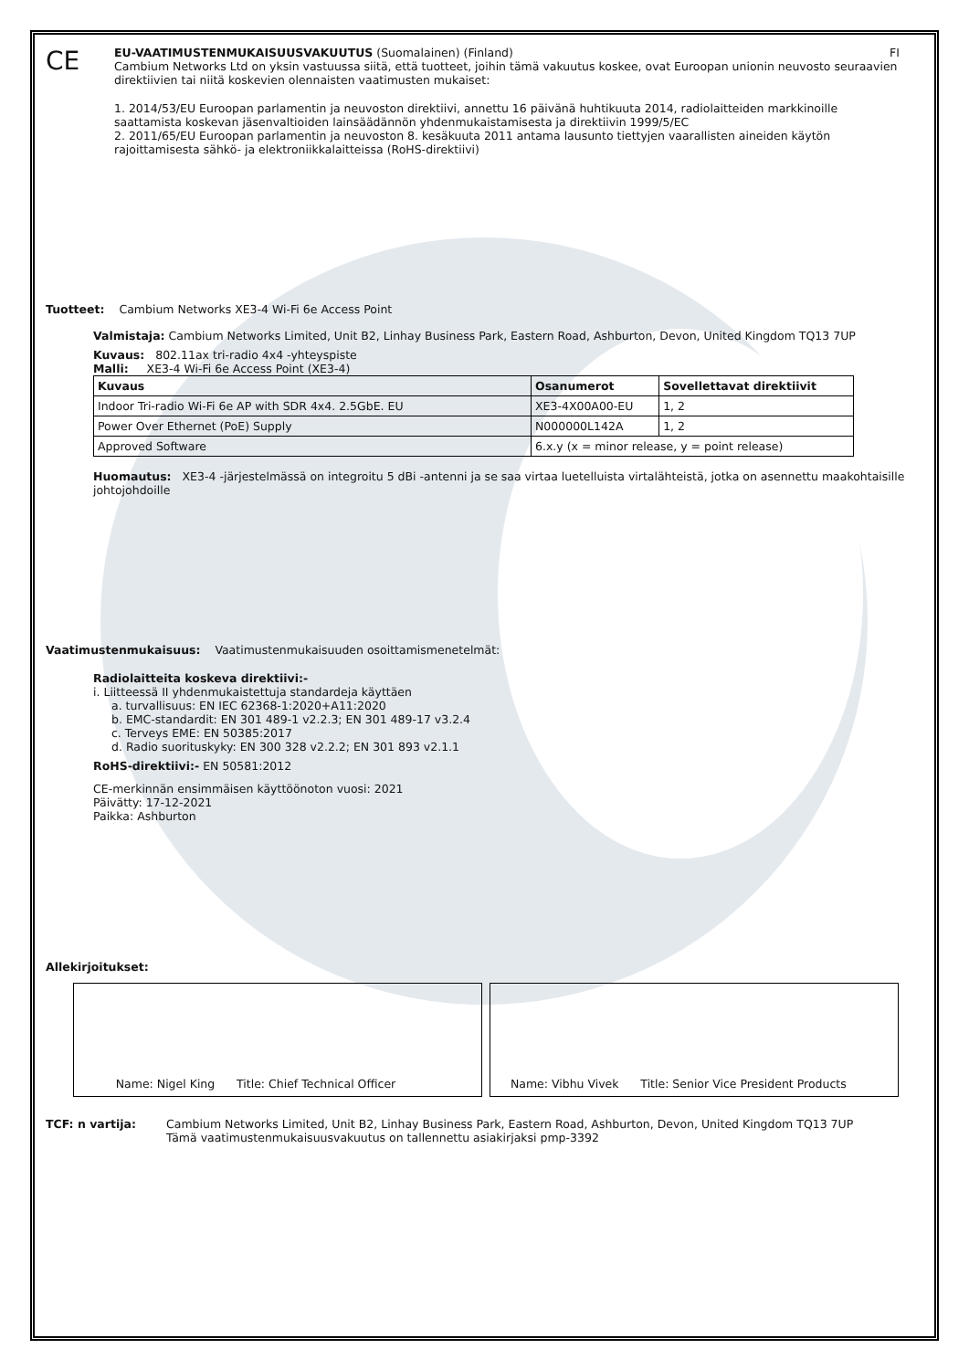CE
EU-VAATIMUSTENMUKAISUUSVAKUUTUS (Suomalainen) (Finland) FI
Cambium Networks Ltd on yksin vastuussa siitä, että tuotteet, joihin tämä vakuutus koskee, ovat Euroopan unionin neuvosto seuraavien direktiivien tai niitä koskevien olennaisten vaatimusten mukaiset:
1. 2014/53/EU Euroopan parlamentin ja neuvoston direktiivi, annettu 16 päivänä huhtikuuta 2014, radiolaitteiden markkinoille saattamista koskevan jäsenvaltioiden lainsäädännön yhdenmukaistamisesta ja direktiivin 1999/5/EC
2. 2011/65/EU Euroopan parlamentin ja neuvoston 8. kesäkuuta 2011 antama lausunto tiettyjen vaarallisten aineiden käytön rajoittamisesta sähkö- ja elektroniikkalaitteissa (RoHS-direktiivi)
Tuotteet: Cambium Networks XE3-4 Wi-Fi 6e Access Point
Valmistaja: Cambium Networks Limited, Unit B2, Linhay Business Park, Eastern Road, Ashburton, Devon, United Kingdom TQ13 7UP
Kuvaus: 802.11ax tri-radio 4x4 -yhteyspiste
Malli: XE3-4 Wi-Fi 6e Access Point (XE3-4)
| Kuvaus | Osanumerot | Sovellettavat direktiivit |
| --- | --- | --- |
| Indoor Tri-radio Wi-Fi 6e AP with SDR 4x4. 2.5GbE. EU | XE3-4X00A00-EU | 1, 2 |
| Power Over Ethernet (PoE) Supply | N000000L142A | 1, 2 |
| Approved Software | 6.x.y (x = minor release, y = point release) | |
Huomautus: XE3-4 -järjestelmässä on integroitu 5 dBi -antenni ja se saa virtaa luetelluista virtalähteistä, jotka on asennettu maakohtaisille johtojohdoille
Vaatimustenmukaisuus: Vaatimustenmukaisuuden osoittamismenetelmät:
Radiolaitteita koskeva direktiivi:-
i. Liitteessä II yhdenmukaistettuja standardeja käyttäen
a. turvallisuus: EN IEC 62368-1:2020+A11:2020
b. EMC-standardit: EN 301 489-1 v2.2.3; EN 301 489-17 v3.2.4
c. Terveys EME: EN 50385:2017
d. Radio suorituskyky: EN 300 328 v2.2.2; EN 301 893 v2.1.1
RoHS-direktiivi:- EN 50581:2012
CE-merkinnän ensimmäisen käyttöönoton vuosi: 2021
Päivätty: 17-12-2021
Paikka: Ashburton
Allekirjoitukset:
Name: Nigel King Title: Chief Technical Officer Name: Vibhu Vivek Title: Senior Vice President Products
TCF: n vartija: Cambium Networks Limited, Unit B2, Linhay Business Park, Eastern Road, Ashburton, Devon, United Kingdom TQ13 7UP
Tämä vaatimustenmukaisuusvakuutus on tallennettu asiakirjaksi pmp-3392